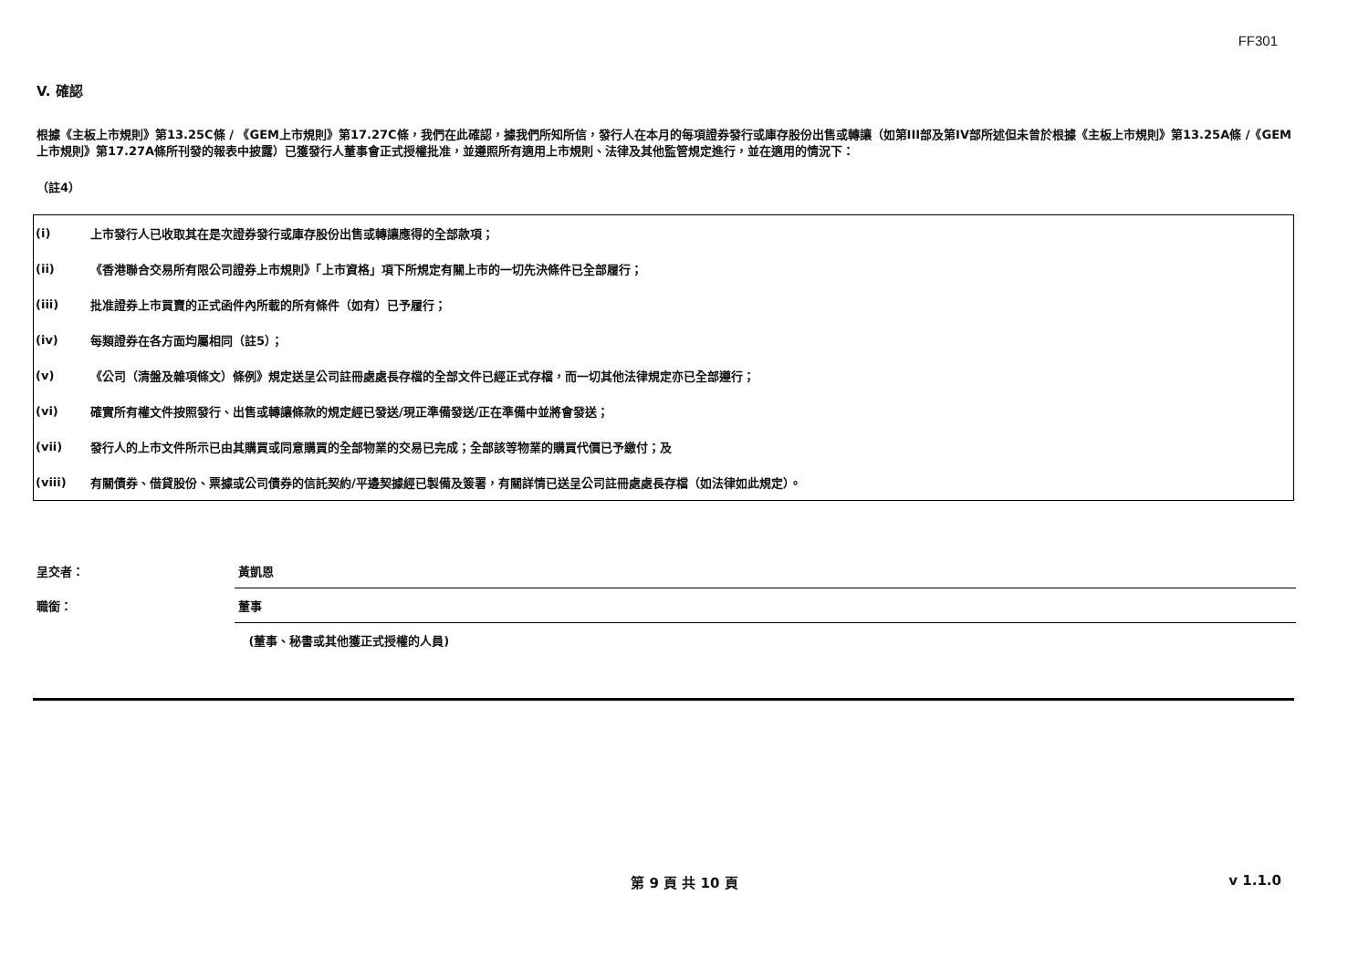FF301
V. 確認
根據《主板上市規則》第13.25C條 / 《GEM上市規則》第17.27C條，我們在此確認，據我們所知所信，發行人在本月的每項證券發行或庫存股份出售或轉讓（如第III部及第IV部所述但未曾於根據《主板上市規則》第13.25A條 /《GEM上市規則》第17.27A條所刊發的報表中披露）已獲發行人董事會正式授權批准，並遵照所有適用上市規則、法律及其他監管規定進行，並在適用的情況下：
（註4）
| (i) | 上市發行人已收取其在是次證券發行或庫存股份出售或轉讓應得的全部款項； |
| (ii) | 《香港聯合交易所有限公司證券上市規則》「上市資格」項下所規定有關上市的一切先決條件已全部履行； |
| (iii) | 批准證券上市買賣的正式函件內所載的所有條件（如有）已予履行； |
| (iv) | 每類證券在各方面均屬相同（註5）； |
| (v) | 《公司（清盤及雜項條文）條例》規定送呈公司註冊處處長存檔的全部文件已經正式存檔，而一切其他法律規定亦已全部遵行； |
| (vi) | 確實所有權文件按照發行、出售或轉讓條款的規定經已發送/現正準備發送/正在準備中並將會發送； |
| (vii) | 發行人的上市文件所示已由其購買或同意購買的全部物業的交易已完成；全部該等物業的購買代價已予繳付；及 |
| (viii) | 有關債券、借貸股份、票據或公司債券的信託契約/平邊契據經已製備及簽署，有關詳情已送呈公司註冊處處長存檔（如法律如此規定）。 |
| 呈交者： | 黃凱恩 |
| 職銜： | 董事 |
| | (董事、秘書或其他獲正式授權的人員) |
第 9 頁 共 10 頁 v 1.1.0